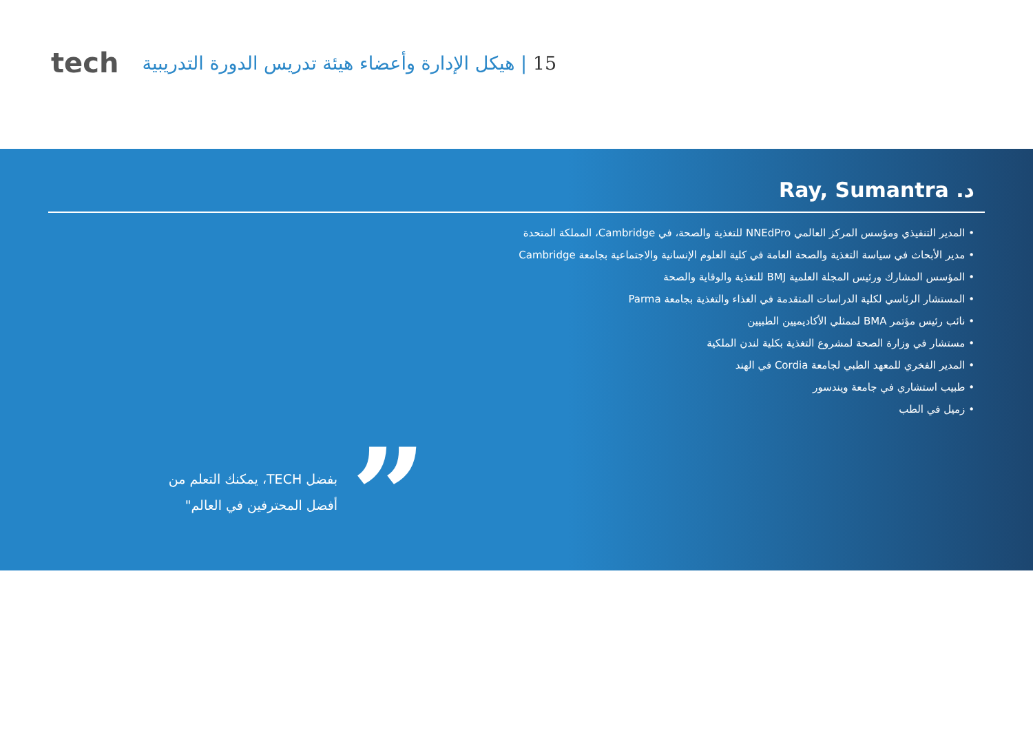tech
15 | هيكل الإدارة وأعضاء هيئة تدريس الدورة التدريبية
د. Ray, Sumantra
المدير التنفيذي ومؤسس المركز العالمي NNEdPro للتغذية والصحة، في Cambridge، المملكة المتحدة
مدير الأبحاث في سياسة التغذية والصحة العامة في كلية العلوم الإنسانية والاجتماعية بجامعة Cambridge
المؤسس المشارك ورئيس المجلة العلمية BMJ للتغذية والوقاية والصحة
المستشار الرئاسي لكلية الدراسات المتقدمة في الغذاء والتغذية بجامعة Parma
نائب رئيس مؤتمر BMA لممثلي الأكاديميين الطبيين
مستشار في وزارة الصحة لمشروع التغذية بكلية لندن الملكية
المدير الفخري للمعهد الطبي لجامعة Cordia في الهند
طبيب استشاري في جامعة ويندسور
زميل في الطب
”
بفضل TECH، يمكنك التعلم من أفضل المحترفين في العالم"